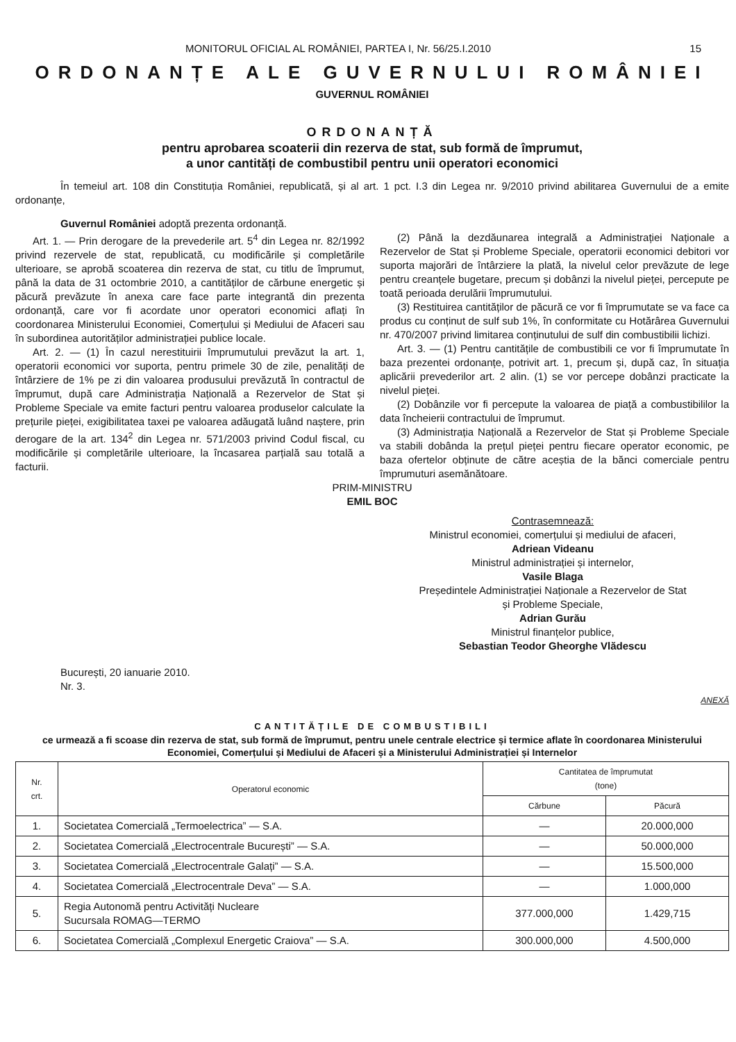MONITORUL OFICIAL AL ROMÂNIEI, PARTEA I, Nr. 56/25.I.2010 15
ORDONANȚE ALE GUVERNULUI ROMÂNIEI
GUVERNUL ROMÂNIEI
ORDONANȚĂ
pentru aprobarea scoaterii din rezerva de stat, sub formă de împrumut,
a unor cantități de combustibil pentru unii operatori economici
În temeiul art. 108 din Constituția României, republicată, și al art. 1 pct. I.3 din Legea nr. 9/2010 privind abilitarea Guvernului de a emite ordonanțe,
Guvernul României adoptă prezenta ordonanță.
Art. 1. — Prin derogare de la prevederile art. 5<sup>4</sup> din Legea nr. 82/1992 privind rezervele de stat, republicată, cu modificările și completările ulterioare, se aprobă scoaterea din rezerva de stat, cu titlu de împrumut, până la data de 31 octombrie 2010, a cantităților de cărbune energetic și păcură prevăzute în anexa care face parte integrantă din prezenta ordonanță, care vor fi acordate unor operatori economici aflați în coordonarea Ministerului Economiei, Comerțului și Mediului de Afaceri sau în subordinea autorităților administrației publice locale.
Art. 2. — (1) În cazul nerestituirii împrumutului prevăzut la art. 1, operatorii economici vor suporta, pentru primele 30 de zile, penalități de întârziere de 1% pe zi din valoarea produsului prevăzută în contractul de împrumut, după care Administrația Națională a Rezervelor de Stat și Probleme Speciale va emite facturi pentru valoarea produselor calculate la prețurile pieței, exigibilitatea taxei pe valoarea adăugată luând naștere, prin derogare de la art. 134<sup>2</sup> din Legea nr. 571/2003 privind Codul fiscal, cu modificările și completările ulterioare, la încasarea parțială sau totală a facturii.
(2) Până la dezdăunarea integrală a Administrației Naționale a Rezervelor de Stat și Probleme Speciale, operatorii economici debitori vor suporta majorări de întârziere la plată, la nivelul celor prevăzute de lege pentru creanțele bugetare, precum și dobânzi la nivelul pieței, percepute pe toată perioada derulării împrumutului.
(3) Restituirea cantităților de păcură ce vor fi împrumutate se va face ca produs cu conținut de sulf sub 1%, în conformitate cu Hotărârea Guvernului nr. 470/2007 privind limitarea conținutului de sulf din combustibilii lichizi.
Art. 3. — (1) Pentru cantitățile de combustibili ce vor fi împrumutate în baza prezentei ordonanțe, potrivit art. 1, precum și, după caz, în situația aplicării prevederilor art. 2 alin. (1) se vor percepe dobânzi practicate la nivelul pieței.
(2) Dobânzile vor fi percepute la valoarea de piață a combustibililor la data încheierii contractului de împrumut.
(3) Administrația Națională a Rezervelor de Stat și Probleme Speciale va stabili dobânda la prețul pieței pentru fiecare operator economic, pe baza ofertelor obținute de către aceștia de la bănci comerciale pentru împrumuturi asemănătoare.
PRIM-MINISTRU
EMIL BOC
Contrasemnează:
Ministrul economiei, comerțului și mediului de afaceri,
Adriean Videanu
Ministrul administrației și internelor,
Vasile Blaga
Președintele Administrației Naționale a Rezervelor de Stat
și Probleme Speciale,
Adrian Gurău
Ministrul finanțelor publice,
Sebastian Teodor Gheorghe Vlădescu
București, 20 ianuarie 2010.
Nr. 3.
ANEXĂ
CANTITĂȚILE DE COMBUSTIBILI
ce urmează a fi scoase din rezerva de stat, sub formă de împrumut, pentru unele centrale electrice și termice aflate în coordonarea Ministerului Economiei, Comerțului și Mediului de Afaceri și a Ministerului Administrației și Internelor
| Nr. crt. | Operatorul economic | Cantitatea de împrumutat (tone) | |
| --- | --- | --- | --- |
| | | Cărbune | Păcură |
| 1. | Societatea Comercială „Termoelectrica” — S.A. | — | 20.000,000 |
| 2. | Societatea Comercială „Electrocentrale București” — S.A. | — | 50.000,000 |
| 3. | Societatea Comercială „Electrocentrale Galați” — S.A. | — | 15.500,000 |
| 4. | Societatea Comercială „Electrocentrale Deva” — S.A. | — | 1.000,000 |
| 5. | Regia Autonomă pentru Activități Nucleare Sucursala ROMAG—TERMO | 377.000,000 | 1.429,715 |
| 6. | Societatea Comercială „Complexul Energetic Craiova” — S.A. | 300.000,000 | 4.500,000 |